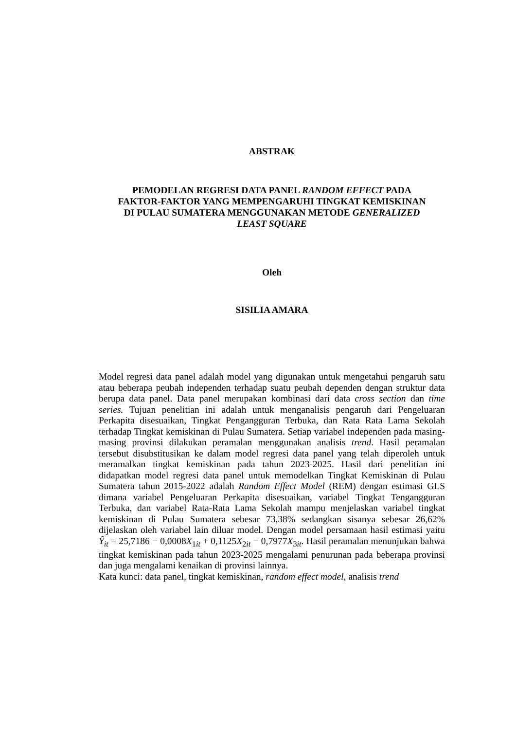ABSTRAK
PEMODELAN REGRESI DATA PANEL RANDOM EFFECT PADA
FAKTOR-FAKTOR YANG MEMPENGARUHI TINGKAT KEMISKINAN
DI PULAU SUMATERA MENGGUNAKAN METODE GENERALIZED
LEAST SQUARE
Oleh
SISILIA AMARA
Model regresi data panel adalah model yang digunakan untuk mengetahui pengaruh satu atau beberapa peubah independen terhadap suatu peubah dependen dengan struktur data berupa data panel. Data panel merupakan kombinasi dari data cross section dan time series. Tujuan penelitian ini adalah untuk menganalisis pengaruh dari Pengeluaran Perkapita disesuaikan, Tingkat Pengangguran Terbuka, dan Rata Rata Lama Sekolah terhadap Tingkat kemiskinan di Pulau Sumatera. Setiap variabel independen pada masing-masing provinsi dilakukan peramalan menggunakan analisis trend. Hasil peramalan tersebut disubstitusikan ke dalam model regresi data panel yang telah diperoleh untuk meramalkan tingkat kemiskinan pada tahun 2023-2025. Hasil dari penelitian ini didapatkan model regresi data panel untuk memodelkan Tingkat Kemiskinan di Pulau Sumatera tahun 2015-2022 adalah Random Effect Model (REM) dengan estimasi GLS dimana variabel Pengeluaran Perkapita disesuaikan, variabel Tingkat Tengangguran Terbuka, dan variabel Rata-Rata Lama Sekolah mampu menjelaskan variabel tingkat kemiskinan di Pulau Sumatera sebesar 73,38% sedangkan sisanya sebesar 26,62% dijelaskan oleh variabel lain diluar model. Dengan model persamaan hasil estimasi yaitu Ŷ<sub>it</sub> = 25,7186 − 0,0008X<sub>1it</sub> + 0,1125X<sub>2it</sub> − 0,7977X<sub>3it</sub>. Hasil peramalan menunjukan bahwa tingkat kemiskinan pada tahun 2023-2025 mengalami penurunan pada beberapa provinsi dan juga mengalami kenaikan di provinsi lainnya.
Kata kunci: data panel, tingkat kemiskinan, random effect model, analisis trend